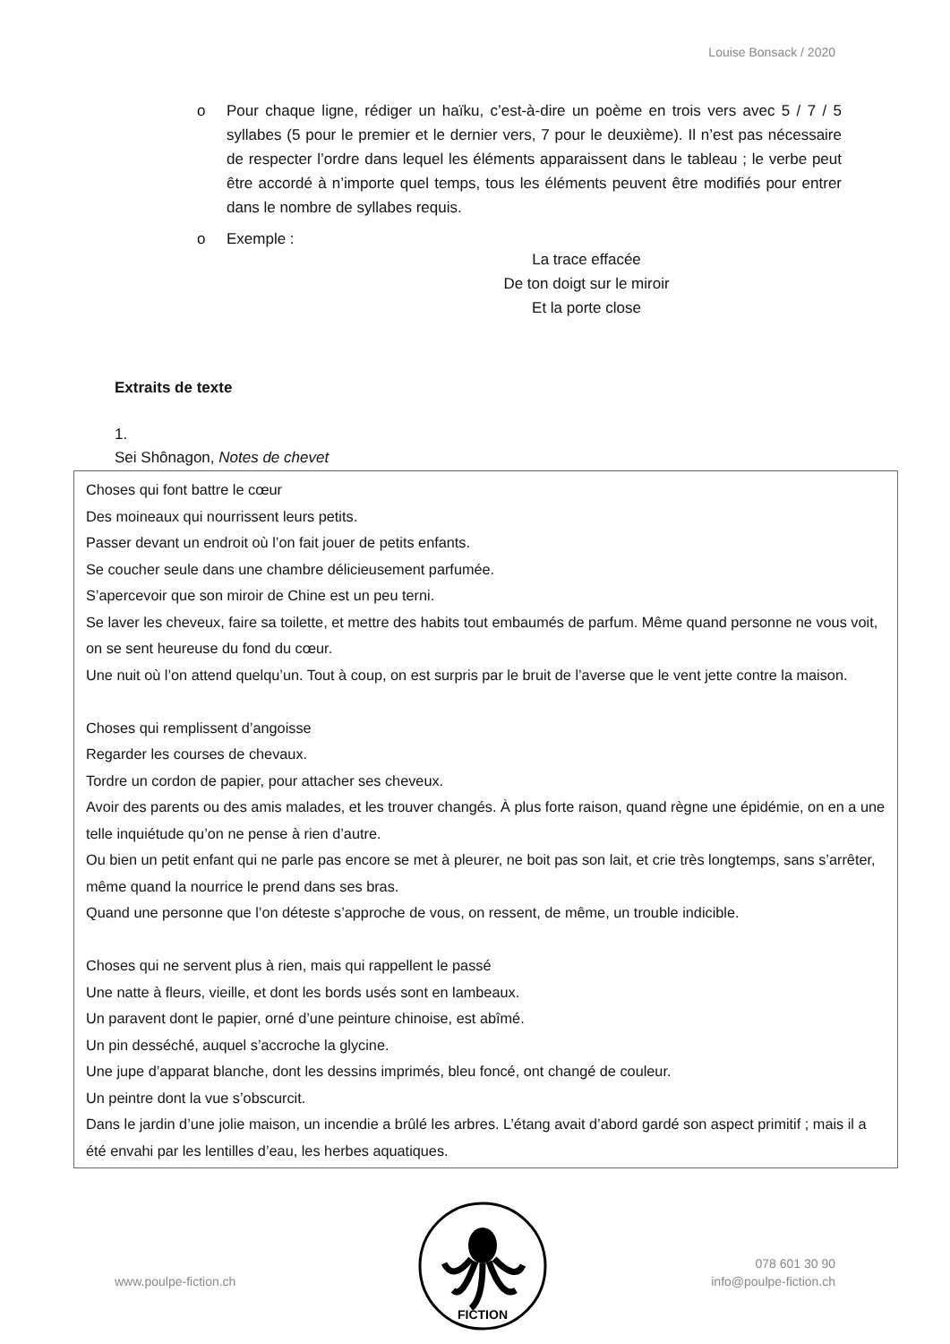Louise Bonsack / 2020
o Pour chaque ligne, rédiger un haïku, c’est-à-dire un poème en trois vers avec 5 / 7 / 5 syllabes (5 pour le premier et le dernier vers, 7 pour le deuxième). Il n’est pas nécessaire de respecter l’ordre dans lequel les éléments apparaissent dans le tableau ; le verbe peut être accordé à n’importe quel temps, tous les éléments peuvent être modifiés pour entrer dans le nombre de syllabes requis.
o Exemple :
La trace effacée
De ton doigt sur le miroir
Et la porte close
Extraits de texte
1.
Sei Shônagon, Notes de chevet
Choses qui font battre le cœur
Des moineaux qui nourrissent leurs petits.
Passer devant un endroit où l’on fait jouer de petits enfants.
Se coucher seule dans une chambre délicieusement parfumée.
S’apercevoir que son miroir de Chine est un peu terni.
Se laver les cheveux, faire sa toilette, et mettre des habits tout embaumés de parfum. Même quand personne ne vous voit, on se sent heureuse du fond du cœur.
Une nuit où l’on attend quelqu’un. Tout à coup, on est surpris par le bruit de l’averse que le vent jette contre la maison.
Choses qui remplissent d’angoisse
Regarder les courses de chevaux.
Tordre un cordon de papier, pour attacher ses cheveux.
Avoir des parents ou des amis malades, et les trouver changés. À plus forte raison, quand règne une épidémie, on en a une telle inquiétude qu’on ne pense à rien d’autre.
Ou bien un petit enfant qui ne parle pas encore se met à pleurer, ne boit pas son lait, et crie très longtemps, sans s’arrêter, même quand la nourrice le prend dans ses bras.
Quand une personne que l’on déteste s’approche de vous, on ressent, de même, un trouble indicible.
Choses qui ne servent plus à rien, mais qui rappellent le passé
Une natte à fleurs, vieille, et dont les bords usés sont en lambeaux.
Un paravent dont le papier, orné d’une peinture chinoise, est abîmé.
Un pin desséché, auquel s’accroche la glycine.
Une jupe d’apparat blanche, dont les dessins imprimés, bleu foncé, ont changé de couleur.
Un peintre dont la vue s’obscurcit.
Dans le jardin d’une jolie maison, un incendie a brûlé les arbres. L’étang avait d’abord gardé son aspect primitif ; mais il a été envahi par les lentilles d’eau, les herbes aquatiques.
www.poulpe-fiction.ch
078 601 30 90
info@poulpe-fiction.ch
FICTION